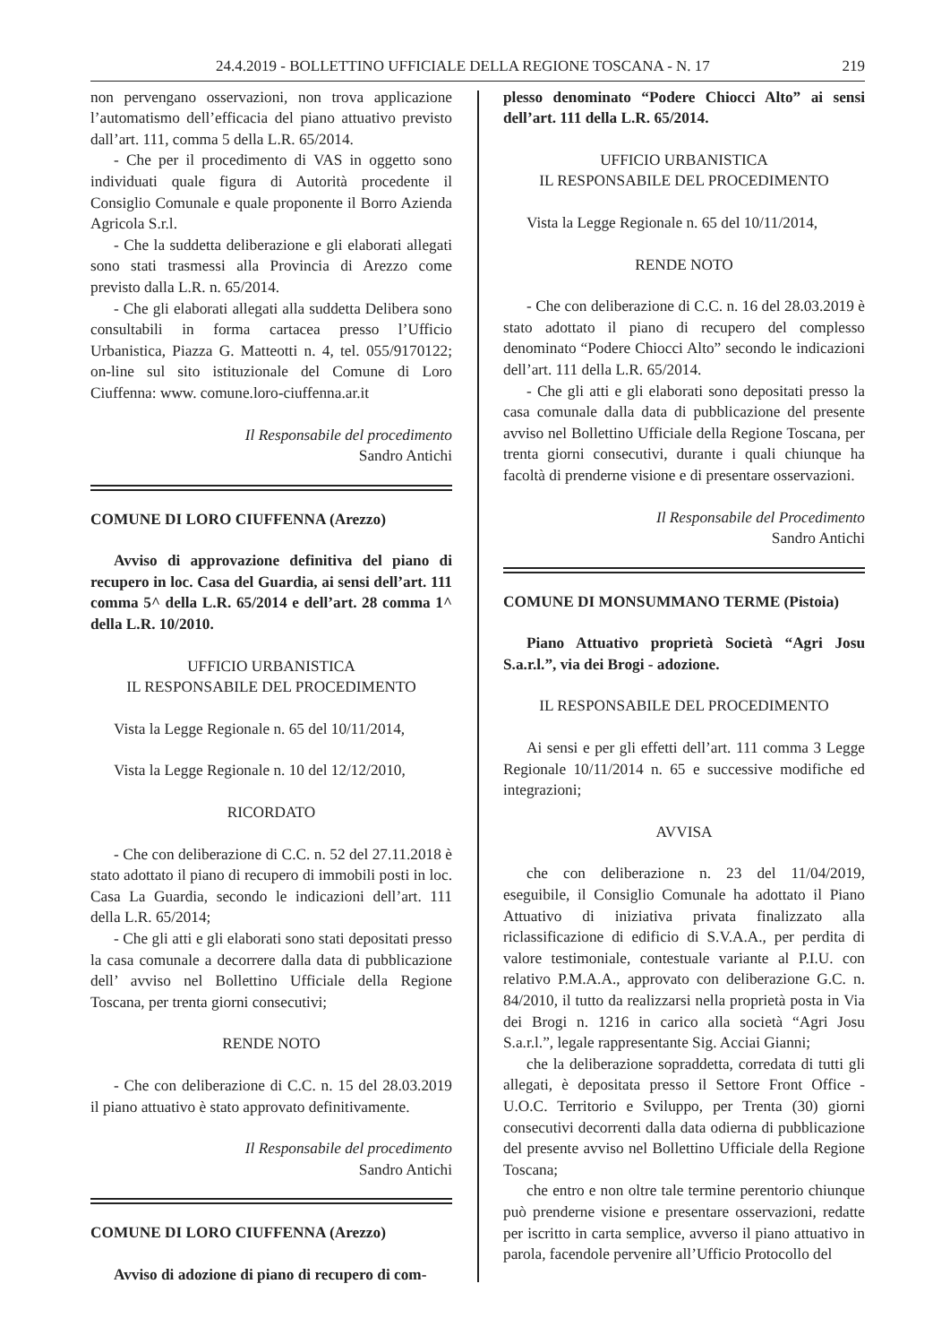24.4.2019 - BOLLETTINO UFFICIALE DELLA REGIONE TOSCANA - N. 17 219
non pervengano osservazioni, non trova applicazione l’automatismo dell’efficacia del piano attuativo previsto dall’art. 111, comma 5 della L.R. 65/2014.
- Che per il procedimento di VAS in oggetto sono individuati quale figura di Autorità procedente il Consiglio Comunale e quale proponente il Borro Azienda Agricola S.r.l.
- Che la suddetta deliberazione e gli elaborati allegati sono stati trasmessi alla Provincia di Arezzo come previsto dalla L.R. n. 65/2014.
- Che gli elaborati allegati alla suddetta Delibera sono consultabili in forma cartacea presso l’Ufficio Urbanistica, Piazza G. Matteotti n. 4, tel. 055/9170122; on-line sul sito istituzionale del Comune di Loro Ciuffenna: www. comune.loro-ciuffenna.ar.it
Il Responsabile del procedimento
Sandro Antichi
COMUNE DI LORO CIUFFENNA (Arezzo)
Avviso di approvazione definitiva del piano di recupero in loc. Casa del Guardia, ai sensi dell’art. 111 comma 5^ della L.R. 65/2014 e dell’art. 28 comma 1^ della L.R. 10/2010.
UFFICIO URBANISTICA
IL RESPONSABILE DEL PROCEDIMENTO
Vista la Legge Regionale n. 65 del 10/11/2014,
Vista la Legge Regionale n. 10 del 12/12/2010,
RICORDATO
- Che con deliberazione di C.C. n. 52 del 27.11.2018 è stato adottato il piano di recupero di immobili posti in loc. Casa La Guardia, secondo le indicazioni dell’art. 111 della L.R. 65/2014;
- Che gli atti e gli elaborati sono stati depositati presso la casa comunale a decorrere dalla data di pubblicazione dell’ avviso nel Bollettino Ufficiale della Regione Toscana, per trenta giorni consecutivi;
RENDE NOTO
- Che con deliberazione di C.C. n. 15 del 28.03.2019 il piano attuativo è stato approvato definitivamente.
Il Responsabile del procedimento
Sandro Antichi
COMUNE DI LORO CIUFFENNA (Arezzo)
Avviso di adozione di piano di recupero di com-
plesso denominato “Podere Chiocci Alto” ai sensi dell’art. 111 della L.R. 65/2014.
UFFICIO URBANISTICA
IL RESPONSABILE DEL PROCEDIMENTO
Vista la Legge Regionale n. 65 del 10/11/2014,
RENDE NOTO
- Che con deliberazione di C.C. n. 16 del 28.03.2019 è stato adottato il piano di recupero del complesso denominato “Podere Chiocci Alto” secondo le indicazioni dell’art. 111 della L.R. 65/2014.
- Che gli atti e gli elaborati sono depositati presso la casa comunale dalla data di pubblicazione del presente avviso nel Bollettino Ufficiale della Regione Toscana, per trenta giorni consecutivi, durante i quali chiunque ha facoltà di prenderne visione e di presentare osservazioni.
Il Responsabile del Procedimento
Sandro Antichi
COMUNE DI MONSUMMANO TERME (Pistoia)
Piano Attuativo proprietà Società “Agri Josu S.a.r.l.”, via dei Brogi - adozione.
IL RESPONSABILE DEL PROCEDIMENTO
Ai sensi e per gli effetti dell’art. 111 comma 3 Legge Regionale 10/11/2014 n. 65 e successive modifiche ed integrazioni;
AVVISA
che con deliberazione n. 23 del 11/04/2019, eseguibile, il Consiglio Comunale ha adottato il Piano Attuativo di iniziativa privata finalizzato alla riclassificazione di edificio di S.V.A.A., per perdita di valore testimoniale, contestuale variante al P.I.U. con relativo P.M.A.A., approvato con deliberazione G.C. n. 84/2010, il tutto da realizzarsi nella proprietà posta in Via dei Brogi n. 1216 in carico alla società “Agri Josu S.a.r.l.”, legale rappresentante Sig. Acciai Gianni;
che la deliberazione sopraddetta, corredata di tutti gli allegati, è depositata presso il Settore Front Office - U.O.C. Territorio e Sviluppo, per Trenta (30) giorni consecutivi decorrenti dalla data odierna di pubblicazione del presente avviso nel Bollettino Ufficiale della Regione Toscana;
che entro e non oltre tale termine perentorio chiunque può prenderne visione e presentare osservazioni, redatte per iscritto in carta semplice, avverso il piano attuativo in parola, facendole pervenire all’Ufficio Protocollo del